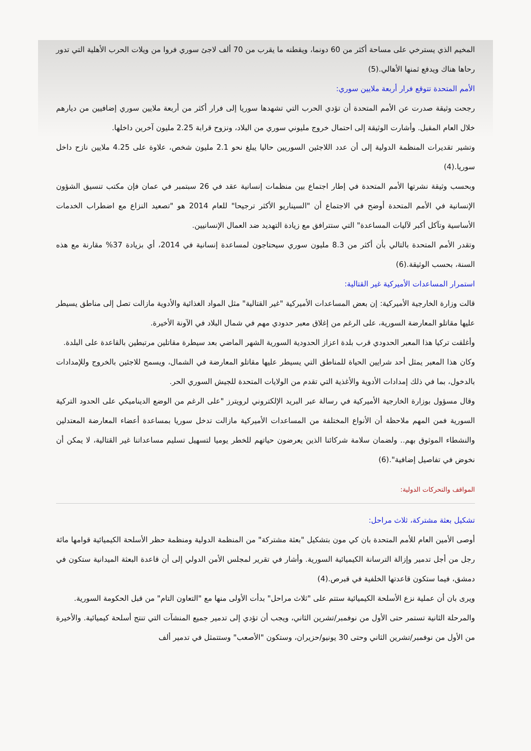المخيم الذي يسترخي على مساحة أكثر من 60 دونما، ويقطنه ما يقرب من 70 ألف لاجئ سوري فروا من ويلات الحرب الأهلية التي تدور رحاها هناك ويدفع ثمنها الأهالي.(5)
الأمم المتحدة تتوقع فرار أربعة ملايين سوري:
رجحت وثيقة صدرت عن الأمم المتحدة أن تؤدي الحرب التي تشهدها سوريا إلى فرار أكثر من أربعة ملايين سوري إضافيين من ديارهم خلال العام المقبل. وأشارت الوثيقة إلى احتمال خروج مليوني سوري من البلاد، ونزوح قرابة 2.25 مليون آخرين داخلها.
وتشير تقديرات المنظمة الدولية إلى أن عدد اللاجئين السوريين حاليا يبلغ نحو 2.1 مليون شخص، علاوة على 4.25 ملايين نازح داخل سوريا.(4)
وبحسب وثيقة نشرتها الأمم المتحدة في إطار اجتماع بين منظمات إنسانية عقد في 26 سبتمبر في عمان فإن مكتب تنسيق الشؤون الإنسانية في الأمم المتحدة أوضح في الاجتماع أن "السيناريو الأكثر ترجيحا" للعام 2014 هو "تصعيد النزاع مع اضطراب الخدمات الأساسية وتآكل أكبر لآليات المساعدة" التي ستترافق مع زيادة التهديد ضد العمال الإنسانيين.
وتقدر الأمم المتحدة بالتالي بأن أكثر من 8.3 مليون سوري سيحتاجون لمساعدة إنسانية في 2014، أي بزيادة 37% مقارنة مع هذه السنة، بحسب الوثيقة.(6)
استمرار المساعدات الأميركية غير القتالية:
قالت وزارة الخارجية الأميركية: إن بعض المساعدات الأميركية "غير القتالية" مثل المواد الغذائية والأدوية مازالت تصل إلى مناطق يسيطر عليها مقاتلو المعارضة السورية، على الرغم من إغلاق معبر حدودي مهم في شمال البلاد في الآونة الأخيرة.
وأغلقت تركيا هذا المعبر الحدودي قرب بلدة اعزاز الحدودية السورية الشهر الماضي بعد سيطرة مقاتلين مرتبطين بالقاعدة على البلدة.
وكان هذا المعبر يمثل أحد شرايين الحياة للمناطق التي يسيطر عليها مقاتلو المعارضة في الشمال، ويسمح للاجئين بالخروج وللإمدادات بالدخول، بما في ذلك إمدادات الأدوية والأغذية التي تقدم من الولايات المتحدة للجيش السوري الحر.
وقال مسؤول بوزارة الخارجية الأميركية في رسالة عبر البريد الإلكتروني لرويترز "على الرغم من الوضع الديناميكي على الحدود التركية السورية فمن المهم ملاحظة أن الأنواع المختلفة من المساعدات الأميركية مازالت تدخل سوريا بمساعدة أعضاء المعارضة المعتدلين والنشطاء الموثوق بهم.. ولضمان سلامة شركائنا الذين يعرضون حياتهم للخطر يوميا لتسهيل تسليم مساعداتنا غير القتالية، لا يمكن أن نخوض في تفاصيل إضافية".(6)
المواقف والتحركات الدولية:
تشكيل بعثة مشتركة، ثلاث مراحل:
أوصى الأمين العام للأمم المتحدة بان كي مون بتشكيل "بعثة مشتركة" من المنظمة الدولية ومنظمة حظر الأسلحة الكيميائية قوامها مائة رجل من أجل تدمير وإزالة الترسانة الكيميائية السورية. وأشار في تقرير لمجلس الأمن الدولي إلى أن قاعدة البعثة الميدانية ستكون في دمشق، فيما ستكون قاعدتها الخلفية في قبرص.(4)
ويرى بان أن عملية نزع الأسلحة الكيميائية ستتم على "ثلاث مراحل" بدأت الأولى منها مع "التعاون التام" من قبل الحكومة السورية.
والمرحلة الثانية تستمر حتى الأول من نوفمبر/تشرين الثاني، ويجب أن تؤدي إلى تدمير جميع المنشآت التي تنتج أسلحة كيميائية. والأخيرة من الأول من نوفمبر/تشرين الثاني وحتى 30 يونيو/حزيران، وستكون "الأصعب" وستتمثل في تدمير ألف